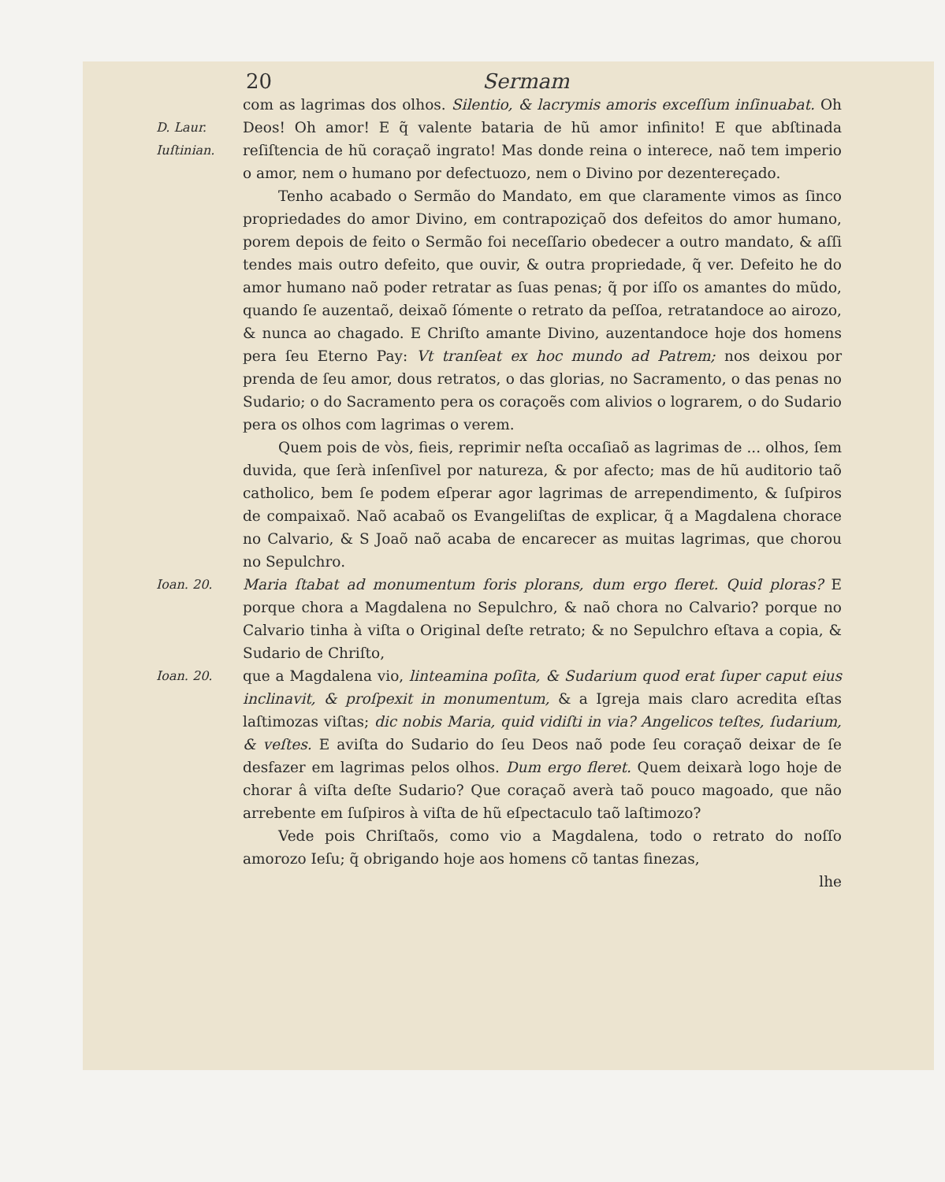20 Sermam
D. Laur.
Iuſtinian.
com as lagrimas dos olhos. Silentio, & lacrymis amoris exceſſum inſinuabat. Oh Deos! Oh amor! E q̃ valente bataria de hũ amor infinito! E que abſtinada reſiſtencia de hũ coraçaõ ingrato! Mas donde reina o interece, naõ tem imperio o amor, nem o humano por defectuozo, nem o Divino por dezentereçado.
Tenho acabado o Sermão do Mandato, em que claramente vimos as ſinco propriedades do amor Divino, em contrapoziçaõ dos defeitos do amor humano, porem depois de feito o Sermão foi neceſſario obedecer a outro mandato, & aſſi tendes mais outro defeito, que ouvir, & outra propriedade, q̃ ver. Defeito he do amor humano naõ poder retratar as ſuas penas; q̃ por iſſo os amantes do mũdo, quando ſe auzentaõ, deixaõ ſómente o retrato da peſſoa, retratandoce ao airozo, & nunca ao chagado. E Chriſto amante Divino, auzentandoce hoje dos homens pera ſeu Eterno Pay: Vt tranſeat ex hoc mundo ad Patrem; nos deixou por prenda de ſeu amor, dous retratos, o das glorias, no Sacramento, o das penas no Sudario; o do Sacramento pera os coraçoẽs com alivios o lograrem, o do Sudario pera os olhos com lagrimas o verem.
Quem pois de vòs, fieis, reprimir neſta occaſiaõ as lagrimas de ... olhos, ſem duvida, que ſerà inſenſivel por natureza, & por afecto; mas de hũ auditorio taõ catholico, bem ſe podem eſperar agor lagrimas de arrependimento, & ſuſpiros de compaixaõ. Naõ acabaõ os Evangeliſtas de explicar, q̃ a Magdalena chorace no Calvario, & S Joaõ naõ acaba de encarecer as muitas lagrimas, que chorou no Sepulchro.
Ioan. 20.
Maria ſtabat ad monumentum foris plorans, dum ergo fleret. Quid ploras? E porque chora a Magdalena no Sepulchro, & naõ chora no Calvario? porque no Calvario tinha à viſta o Original deſte retrato; & no Sepulchro eſtava a copia, & Sudario de Chriſto,
Ioan. 20.
que a Magdalena vio, linteamina poſita, & Sudarium quod erat ſuper caput eius inclinavit, & proſpexit in monumentum, & a Igreja mais claro acredita eſtas laſtimozas viſtas; dic nobis Maria, quid vidiſti in via? Angelicos teſtes, ſudarium, & veſtes. E aviſta do Sudario do ſeu Deos naõ pode ſeu coraçaõ deixar de ſe desfazer em lagrimas pelos olhos. Dum ergo fleret. Quem deixarà logo hoje de chorar â viſta deſte Sudario? Que coraçaõ averà taõ pouco magoado, que não arrebente em ſuſpiros à viſta de hũ eſpectaculo taõ laſtimozo?
Vede pois Chriſtaõs, como vio a Magdalena, todo o retrato do noſſo amorozo Ieſu; q̃ obrigando hoje aos homens cõ tantas finezas,
lhe